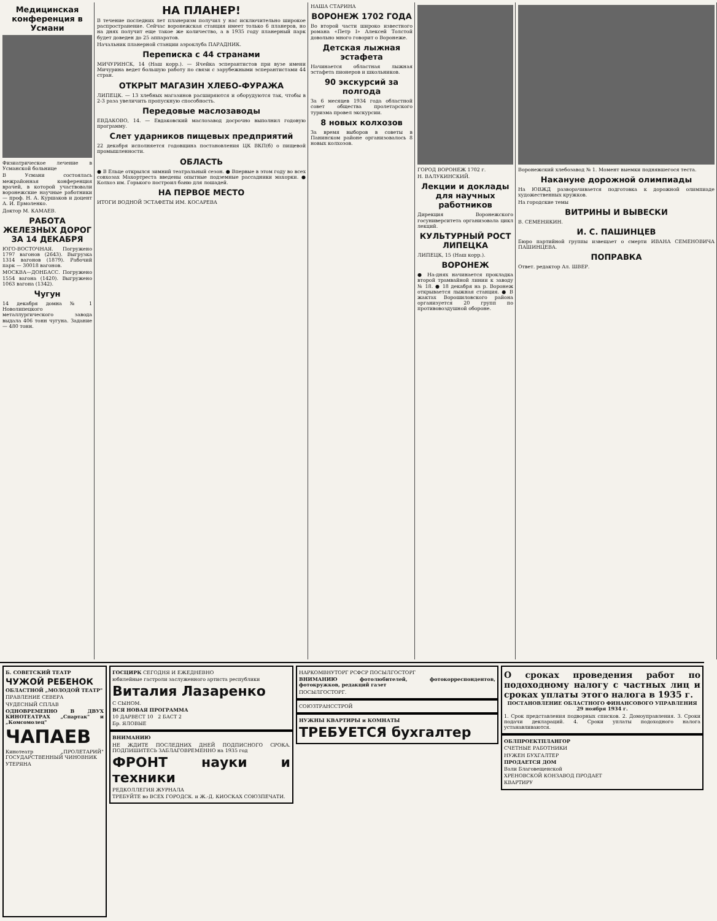Медицинская конференция в Усмани
Физиатрическое лечение в Усманской больнице
В Усмани состоялась межрайонная конференция врачей, в которой участвовали воронежские научные работники — проф. Н. А. Куршаков и доцент А. И. Ермоленко.
Доктор М. КАМАЕВ.
РАБОТА ЖЕЛЕЗНЫХ ДОРОГ ЗА 14 ДЕКАБРЯ
ЮГО-ВОСТОЧНАЯ. Погружено 1797 вагонов (2643). Выгрузка 1314 вагонов (1879). Рабочий парк — 30018 вагонов.
МОСКВА—ДОНБАСС. Погружено 1554 вагона (1420). Выгружено 1063 вагона (1342).
Чугун
14 декабря домна № 1 Новолипецкого металлургического завода выдала 406 тонн чугуна. Задание — 480 тонн.
НА ПЛАНЕР!
В течение последних лет планеризм получил у нас исключительно широкое распространение. Сейчас воронежская станция имеет только 6 планеров, но на днях получит еще такое же количество, а в 1935 году планерный парк будет доведен до 25 аппаратов.
Начальник планерной станции аэроклуба ПАРАДНИК.
Переписка с 44 странами
МИЧУРИНСК, 14 (Наш корр.). — Ячейка эсперантистов при вузе имени Мичурина ведет большую работу по связи с зарубежными эсперантистами 44 стран.
ОТКРЫТ МАГАЗИН ХЛЕБО-ФУРАЖА
ЛИПЕЦК. — 13 хлебных магазинов расширяются и оборудуются так, чтобы в 2-3 раза увеличить пропускную способность.
Передовые маслозаводы
ЕВДАКОВО, 14. — Евдаковский маслозавод досрочно выполнил годовую программу.
Слет ударников пищевых предприятий
22 декабря исполняется годовщина постановления ЦК ВКП(б) о пищевой промышленности.
ОБЛАСТЬ
● В Ельце открылся зимний театральный сезон. ● Впервые в этом году во всех совхозах Махортреста введены опытные подземные рассадники махорки. ● Колхоз им. Горького построил баню для лошадей.
НА ПЕРВОЕ МЕСТО
ИТОГИ ВОДНОЙ ЭСТАФЕТЫ ИМ. КОСАРЕВА
НАША СТАРИНА
ВОРОНЕЖ 1702 ГОДА
Во второй части широко известного романа «Петр I» Алексей Толстой довольно много говорит о Воронеже.
Детская лыжная эстафета
Начинается областная лыжная эстафета пионеров и школьников.
90 экскурсий за полгода
За 6 месяцев 1934 года областной совет общества пролетарского туризма провел экскурсии.
8 новых колхозов
За время выборов в советы в Панинском районе организовалось 8 новых колхозов.
ГОРОД ВОРОНЕЖ 1702 г.
Н. ВАЛУКИНСКИЙ.
Лекции и доклады для научных работников
Дирекция Воронежского госуниверситета организовала цикл лекций.
КУЛЬТУРНЫЙ РОСТ ЛИПЕЦКА
ЛИПЕЦК, 15 (Наш корр.).
ВОРОНЕЖ
● На-днях начинается прокладка второй трамвайной линии к заводу № 18. ● 18 декабря на р. Воронеж открывается лыжная станция. ● В жактах Ворошиловского района организуется 20 групп по противовоздушной обороне.
Воронежский хлебозавод № 1. Момент выемки поднявшегося теста.
Накануне дорожной олимпиады
На ЮВЖД разворачивается подготовка к дорожной олимпиаде художественных кружков.
На городские темы
ВИТРИНЫ И ВЫВЕСКИ
В. СЕМЕНЯКИН.
И. С. ПАШИНЦЕВ
Бюро партийной группы извещает о смерти ИВАНА СЕМЕНОВИЧА ПАШИНЦЕВА.
ПОПРАВКА
Ответ. редактор Ал. ШВЕР.
Б. СОВЕТСКИЙ ТЕАТР
ЧУЖОЙ РЕБЕНОК
ОБЛАСТНОЙ „МОЛОДОЙ ТЕАТР"
ПРАВЛЕНИЕ СЕВЕРА
ЧУДЕСНЫЙ СПЛАВ
ОДНОВРЕМЕННО В ДВУХ КИНОТЕАТРАХ „Спартак" и „Комсомолец"
ЧАПАЕВ
Кинотеатр „ПРОЛЕТАРИЙ" ГОСУДАРСТВЕННЫЙ ЧИНОВНИК
УТЕРЯНА
ГОСЦИРК СЕГОДНЯ И ЕЖЕДНЕВНО
юбилейные гастроли заслуженного артиста республики
Виталия Лазаренко
С СЫНОМ.
ВСЯ НОВАЯ ПРОГРАММА
10 ДАРВЕСТ 10 2 БАСТ 2
Бр. ЯЛОВЫЕ
ВНИМАНИЮ
НЕ ЖДИТЕ ПОСЛЕДНИХ ДНЕЙ ПОДПИСНОГО СРОКА. ПОДПИШИТЕСЬ ЗАБЛАГОВРЕМЕННО на 1935 год
ФРОНТ науки и техники
РЕДКОЛЛЕГИЯ ЖУРНАЛА
ТРЕБУЙТЕ во ВСЕХ ГОРОДСК. и Ж.-Д. КИОСКАХ СОЮЗПЕЧАТИ.
НАРКОМВНУТОРГ РСФСР ПОСЫЛГОСТОРГ
ВНИМАНИЮ фотолюбителей, фотокорреспондентов, фотокружков, редакций газет
ПОСЫЛГОСТОРГ.
СОЮЗТРАНССТРОЙ
НУЖНЫ КВАРТИРЫ и КОМНАТЫ
ТРЕБУЕТСЯ бухгалтер
О сроках проведения работ по подоходному налогу с частных лиц и сроках уплаты этого налога в 1935 г.
ПОСТАНОВЛЕНИЕ ОБЛАСТНОГО ФИНАНСОВОГО УПРАВЛЕНИЯ 29 ноября 1934 г.
1. Срок представления подворных списков. 2. Домоуправления. 3. Сроки подачи деклараций. 4. Сроки уплаты подоходного налога устанавливаются.
ОБЛПРОЕКТПЛАНГОР
СЧЕТНЫЕ РАБОТНИКИ
НУЖЕН БУХГАЛТЕР
ПРОДАЕТСЯ ДОМ
Вали Благовещенской
ХРЕНОВСКОЙ КОНЗАВОД ПРОДАЕТ
КВАРТИРУ